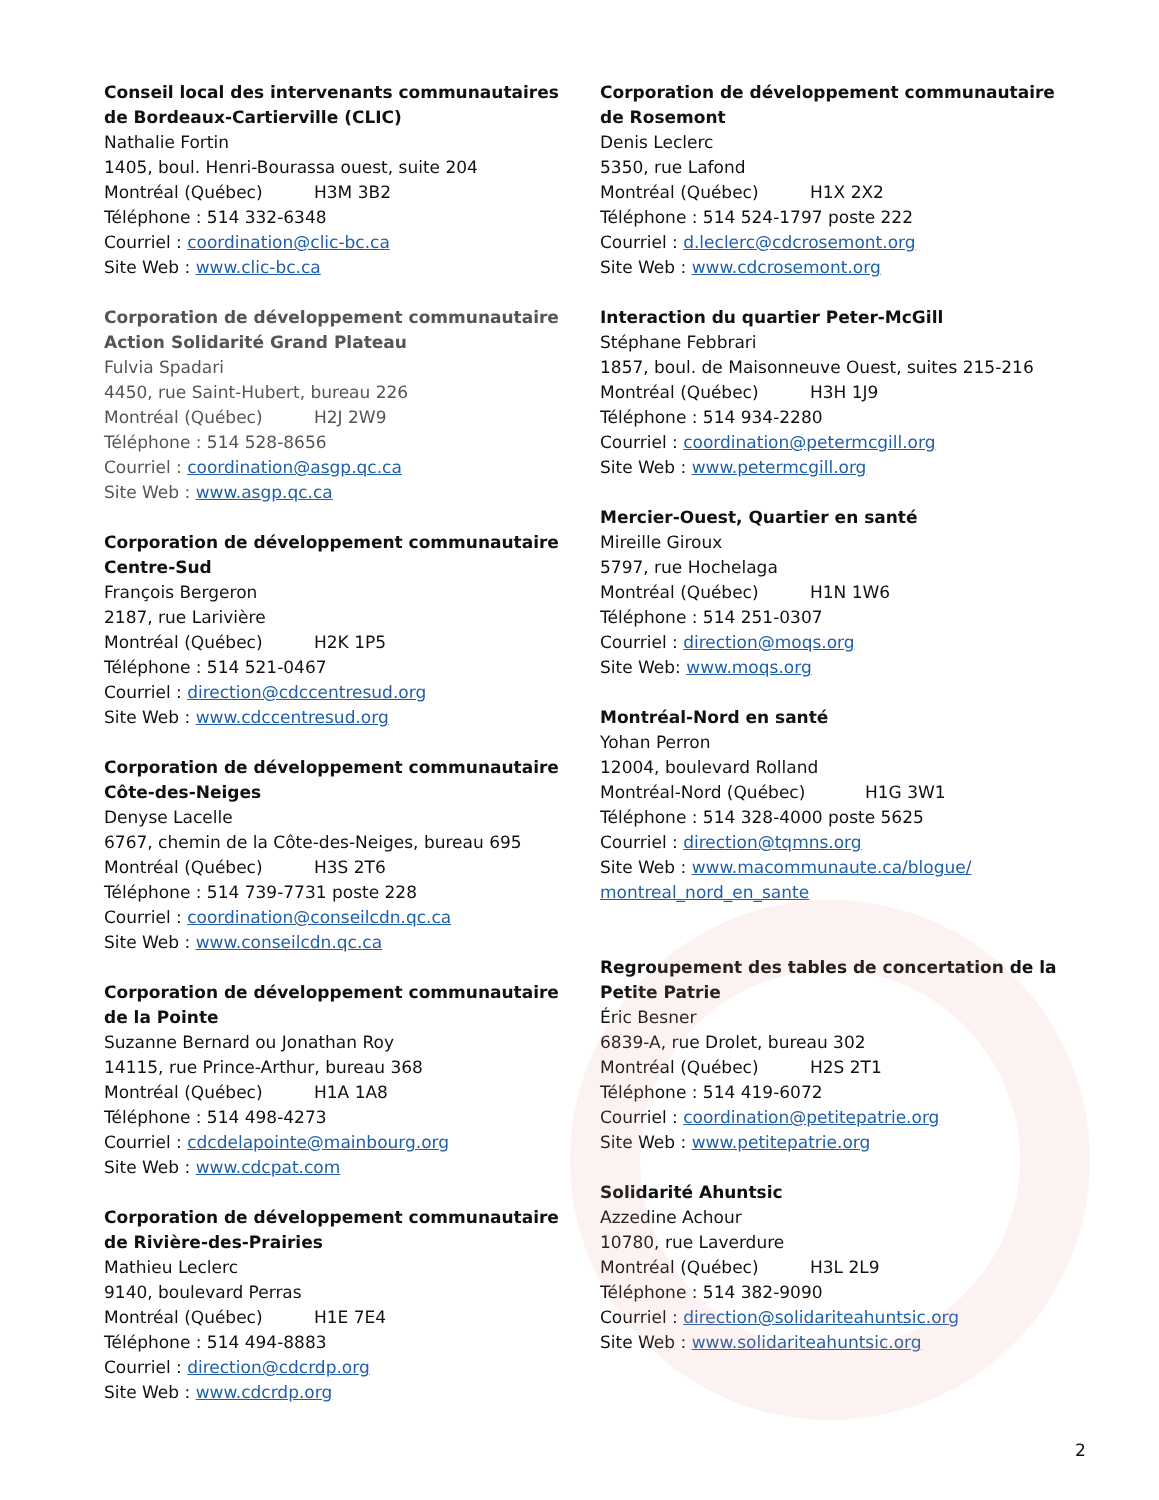Conseil local des intervenants communautaires de Bordeaux-Cartierville (CLIC)
Nathalie Fortin
1405, boul. Henri-Bourassa ouest, suite 204
Montréal (Québec) H3M 3B2
Téléphone : 514 332-6348
Courriel : coordination@clic-bc.ca
Site Web : www.clic-bc.ca
Corporation de développement communautaire Action Solidarité Grand Plateau
Fulvia Spadari
4450, rue Saint-Hubert, bureau 226
Montréal (Québec) H2J 2W9
Téléphone : 514 528-8656
Courriel : coordination@asgp.qc.ca
Site Web : www.asgp.qc.ca
Corporation de développement communautaire Centre-Sud
François Bergeron
2187, rue Larivière
Montréal (Québec) H2K 1P5
Téléphone : 514 521-0467
Courriel : direction@cdccentresud.org
Site Web : www.cdccentresud.org
Corporation de développement communautaire Côte-des-Neiges
Denyse Lacelle
6767, chemin de la Côte-des-Neiges, bureau 695
Montréal (Québec) H3S 2T6
Téléphone : 514 739-7731 poste 228
Courriel : coordination@conseilcdn.qc.ca
Site Web : www.conseilcdn.qc.ca
Corporation de développement communautaire de la Pointe
Suzanne Bernard ou Jonathan Roy
14115, rue Prince-Arthur, bureau 368
Montréal (Québec) H1A 1A8
Téléphone : 514 498-4273
Courriel : cdcdelapointe@mainbourg.org
Site Web : www.cdcpat.com
Corporation de développement communautaire de Rivière-des-Prairies
Mathieu Leclerc
9140, boulevard Perras
Montréal (Québec) H1E 7E4
Téléphone : 514 494-8883
Courriel : direction@cdcrdp.org
Site Web : www.cdcrdp.org
Corporation de développement communautaire de Rosemont
Denis Leclerc
5350, rue Lafond
Montréal (Québec) H1X 2X2
Téléphone : 514 524-1797 poste 222
Courriel : d.leclerc@cdcrosemont.org
Site Web : www.cdcrosemont.org
Interaction du quartier Peter-McGill
Stéphane Febbrari
1857, boul. de Maisonneuve Ouest, suites 215-216
Montréal (Québec) H3H 1J9
Téléphone : 514 934-2280
Courriel : coordination@petermcgill.org
Site Web : www.petermcgill.org
Mercier-Ouest, Quartier en santé
Mireille Giroux
5797, rue Hochelaga
Montréal (Québec) H1N 1W6
Téléphone : 514 251-0307
Courriel : direction@moqs.org
Site Web: www.moqs.org
Montréal-Nord en santé
Yohan Perron
12004, boulevard Rolland
Montréal-Nord (Québec) H1G 3W1
Téléphone : 514 328-4000 poste 5625
Courriel : direction@tqmns.org
Site Web : www.macommunaute.ca/blogue/ montreal_nord_en_sante
Regroupement des tables de concertation de la Petite Patrie
Éric Besner
6839-A, rue Drolet, bureau 302
Montréal (Québec) H2S 2T1
Téléphone : 514 419-6072
Courriel : coordination@petitepatrie.org
Site Web : www.petitepatrie.org
Solidarité Ahuntsic
Azzedine Achour
10780, rue Laverdure
Montréal (Québec) H3L 2L9
Téléphone : 514 382-9090
Courriel : direction@solidariteahuntsic.org
Site Web : www.solidariteahuntsic.org
2